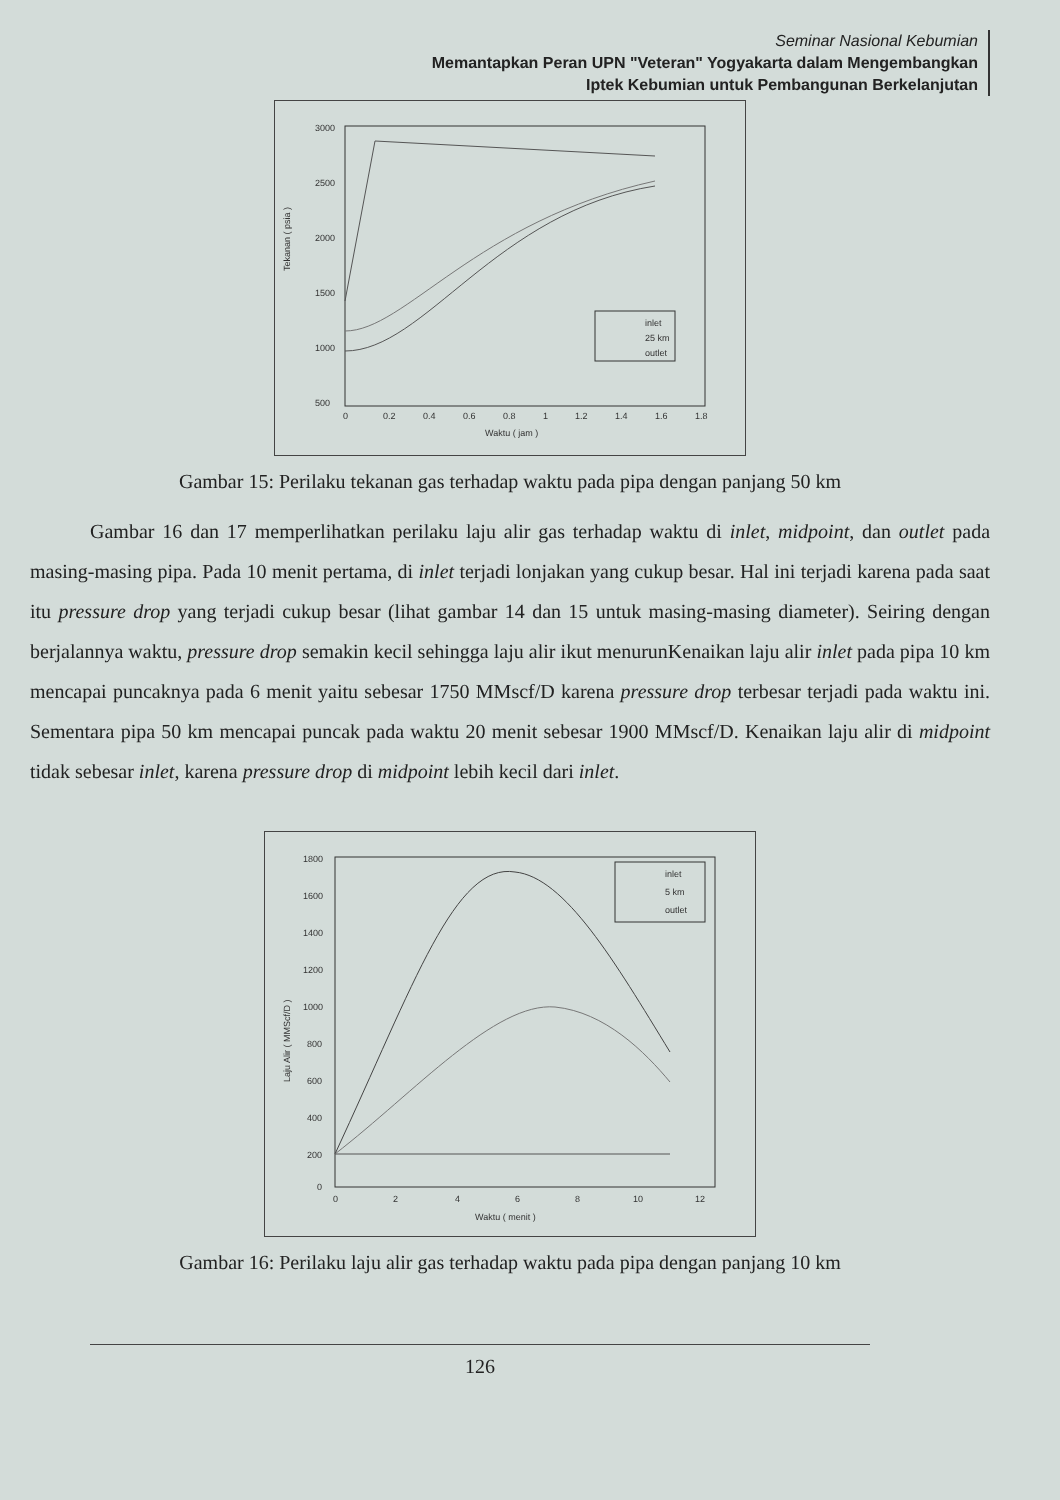Seminar Nasional Kebumian
Memantapkan Peran UPN "Veteran" Yogyakarta dalam Mengembangkan
Iptek Kebumian untuk Pembangunan Berkelanjutan
3000
2500
2000
1500
1000
500
Tekanan ( psia )
0
0.2
0.4
0.6
0.8
1
1.2
1.4
1.6
1.8
Waktu ( jam )
inlet
25 km
outlet
Gambar 15: Perilaku tekanan gas terhadap waktu pada pipa dengan panjang 50 km
Gambar 16 dan 17 memperlihatkan perilaku laju alir gas terhadap waktu di inlet, midpoint, dan outlet pada masing-masing pipa. Pada 10 menit pertama, di inlet terjadi lonjakan yang cukup besar. Hal ini terjadi karena pada saat itu pressure drop yang terjadi cukup besar (lihat gambar 14 dan 15 untuk masing-masing diameter). Seiring dengan berjalannya waktu, pressure drop semakin kecil sehingga laju alir ikut menurunKenaikan laju alir inlet pada pipa 10 km mencapai puncaknya pada 6 menit yaitu sebesar 1750 MMscf/D karena pressure drop terbesar terjadi pada waktu ini. Sementara pipa 50 km mencapai puncak pada waktu 20 menit sebesar 1900 MMscf/D. Kenaikan laju alir di midpoint tidak sebesar inlet, karena pressure drop di midpoint lebih kecil dari inlet.
1800
1600
1400
1200
1000
800
600
400
200
0
Laju Alir ( MMScf/D )
0
2
4
6
8
10
12
Waktu ( menit )
inlet
5 km
outlet
Gambar 16: Perilaku laju alir gas terhadap waktu pada pipa dengan panjang 10 km
126